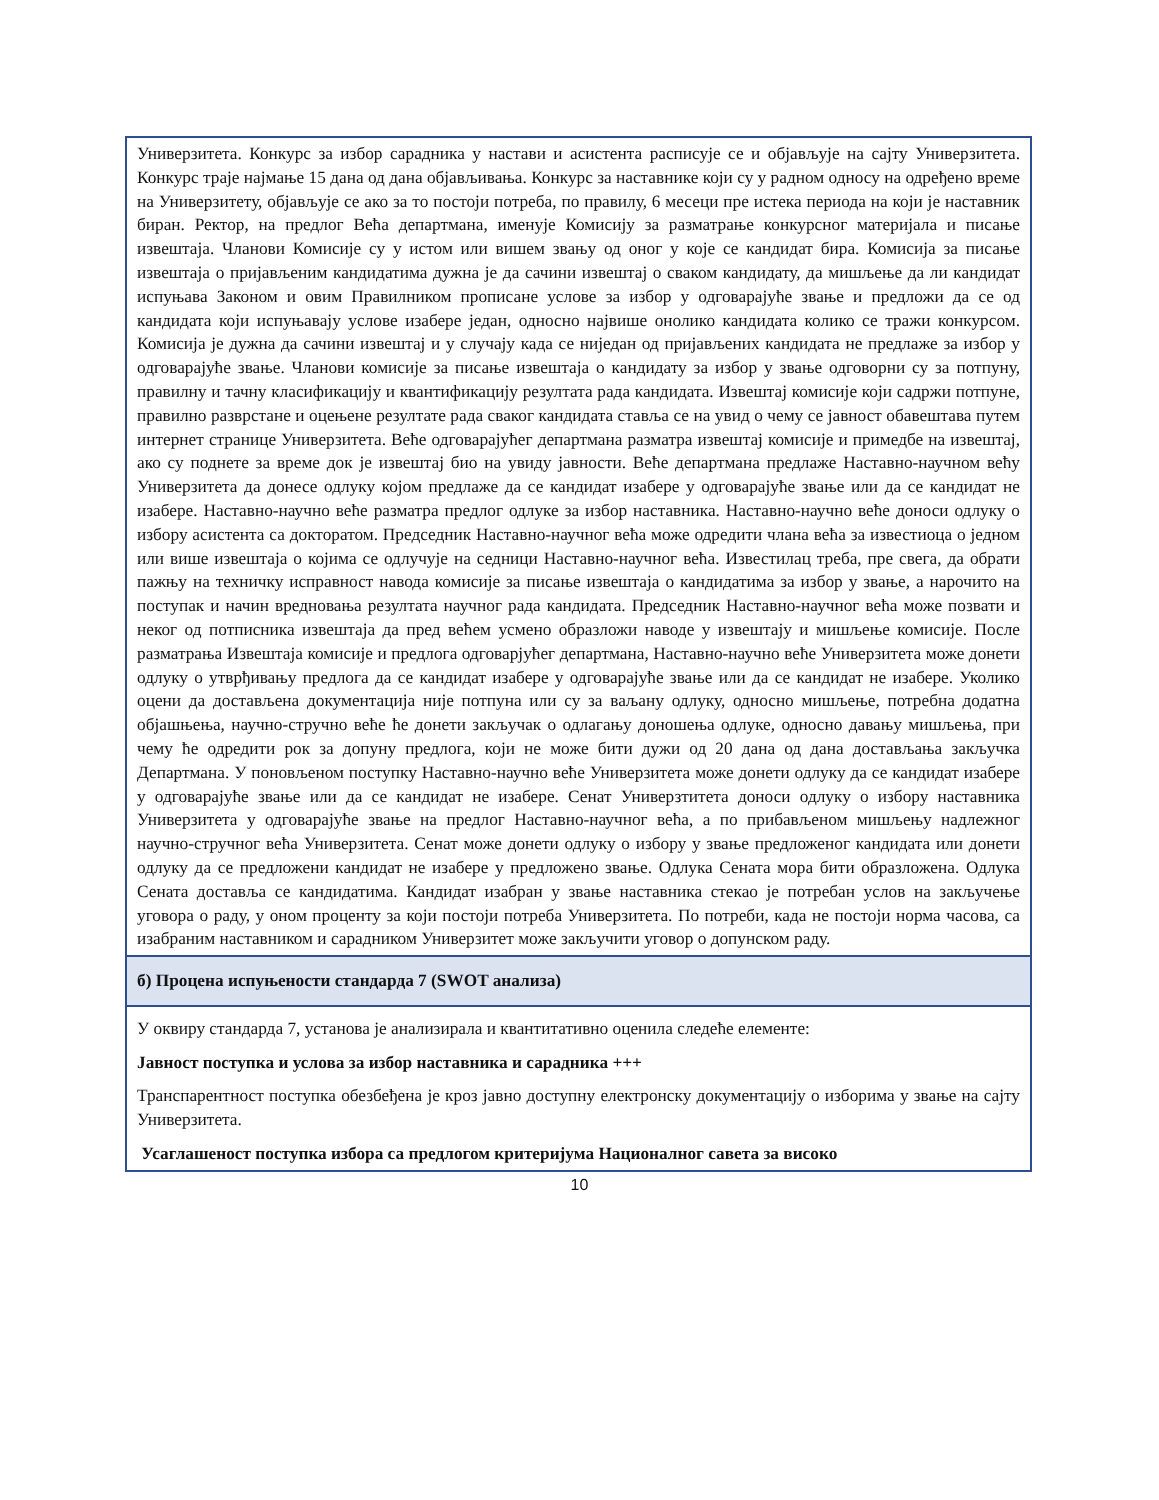| Универзитета. Конкурс за избор сарадника у настави и асистента расписује се и објављује на сајту Универзитета. Конкурс траје најмање 15 дана од дана објављивања. Конкурс за наставнике који су у радном односу на одређено време на Универзитету, објављује се ако за то постоји потреба, по правилу, 6 месеци пре истека периода на који је наставник биран. Ректор, на предлог Већа департмана, именује Комисију за разматрање конкурсног материјала и писање извештаја. Чланови Комисије су у истом или вишем звању од оног у које се кандидат бира. Комисија за писање извештаја о пријављеним кандидатима дужна је да сачини извештај о сваком кандидату, да мишљење да ли кандидат испуњава Законом и овим Правилником прописане услове за избор у одговарајуће звање и предложи да се од кандидата који испуњавају услове изабере један, односно највише онолико кандидата колико се тражи конкурсом. Комисија је дужна да сачини извештај и у случају када се ниједан од пријављених кандидата не предлаже за избор у одговарајуће звање. Чланови комисије за писање извештаја о кандидату за избор у звање одговорни су за потпуну, правилну и тачну класификацију и квантификацију резултата рада кандидата. Извештај комисије који садржи потпуне, правилно разврстане и оцењене резултате рада сваког кандидата ставља се на увид о чему се јавност обавештава путем интернет странице Универзитета. Веће одговарајућег департмана разматра извештај комисије и примедбе на извештај, ако су поднете за време док је извештај био на увиду јавности. Веће департмана предлаже Наставно-научном већу Универзитета да донесе одлуку којом предлаже да се кандидат изабере у одговарајуће звање или да се кандидат не изабере. Наставно-научно веће разматра предлог одлуке за избор наставника. Наставно-научно веће доноси одлуку о избору асистента са докторатом. Председник Наставно-научног већа може одредити члана већа за известиоца о једном или више извештаја о којима се одлучује на седници Наставно-научног већа. Известилац треба, пре свега, да обрати пажњу на техничку исправност навода комисије за писање извештаја о кандидатима за избор у звање, а нарочито на поступак и начин вредновања резултата научног рада кандидата. Председник Наставно-научног већа може позвати и неког од потписника извештаја да пред већем усмено образложи наводе у извештају и мишљење комисије. После разматрања Извештаја комисије и предлога одговарјућег департмана, Наставно-научно веће Универзитета може донети одлуку о утврђивању предлога да се кандидат изабере у одговарајуће звање или да се кандидат не изабере. Уколико оцени да достављена документација није потпуна или су за ваљану одлуку, односно мишљење, потребна додатна објашњења, научно-стручно веће ће донети закључак о одлагању доношења одлуке, односно давању мишљења, при чему ће одредити рок за допуну предлога, који не може бити дужи од 20 дана од дана достављања закључка Департмана. У поновљеном поступку Наставно-научно веће Универзитета може донети одлуку да се кандидат изабере у одговарајуће звање или да се кандидат не изабере. Сенат Универзтитета доноси одлуку о избору наставника Универзитета у одговарајуће звање на предлог Наставно-научног већа, а по прибављеном мишљењу надлежног научно-стручног већа Универзитета. Сенат може донети одлуку о избору у звање предложеног кандидата или донети одлуку да се предложени кандидат не изабере у предложено звање. Одлука Сената мора бити образложена. Одлука Сената доставља се кандидатима. Кандидат изабран у звање наставника стекао је потребан услов на закључење уговора о раду, у оном проценту за који постоји потреба Универзитета. По потреби, када не постоји норма часова, са изабраним наставником и сарадником Универзитет може закључити уговор о допунском раду. |
| б) Процена испуњености стандарда 7 (SWOT анализа) |
| У оквиру стандарда 7, установа је анализирала и квантитативно оценила следеће елементе: Јавност поступка и услова за избор наставника и сарадника +++ Транспарентност поступка обезбеђена је кроз јавно доступну електронску документацију о изборима у звање на сајту Универзитета. Усаглашеност поступка избора са предлогом критеријума Националног савета за високо |
10